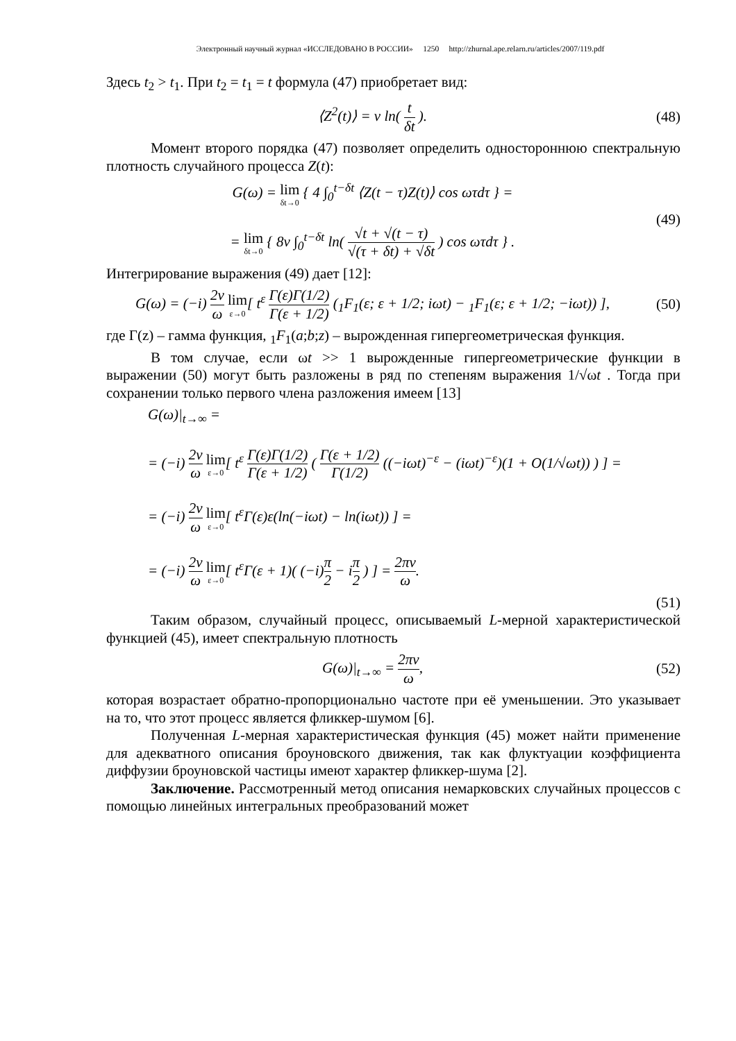Электронный научный журнал «ИССЛЕДОВАНО В РОССИИ» 1250 http://zhurnal.ape.relarn.ru/articles/2007/119.pdf
Здесь t<sub>2</sub> > t<sub>1</sub>. При t<sub>2</sub> = t<sub>1</sub> = t формула (47) приобретает вид:
⟨Z<sup>2</sup>(t)⟩ = ν ln( t δt ). (48)
Момент второго порядка (47) позволяет определить одностороннюю спектральную плотность случайного процесса Z(t):
G(ω) = lim δt→0 { 4 ∫<sub>0</sub><sup>t−δt</sup> ⟨Z(t − τ)Z(t)⟩ cos ωτdτ } =
= lim δt→0 { 8ν ∫<sub>0</sub><sup>t−δt</sup> ln( √t + √(t − τ) √(τ + δt) + √δt ) cos ωτdτ } .
(49)
Интегрирование выражения (49) дает [12]:
G(ω) = (−i) 2ν ω lim ε→0[ t<sup>ε</sup> Γ(ε)Γ(1/2) Γ(ε + 1/2) (<sub>1</sub>F<sub>1</sub>(ε; ε + 1/2; iωt) − <sub>1</sub>F<sub>1</sub>(ε; ε + 1/2; −iωt)) ],
(50)
где Γ(z) – гамма функция, <sub>1</sub>F<sub>1</sub>(a;b;z) – вырожденная гипергеометрическая функция.
В том случае, если ωt >> 1 вырожденные гипергеометрические функции в выражении (50) могут быть разложены в ряд по степеням выражения 1/√ωt . Тогда при сохранении только первого члена разложения имеем [13]
G(ω)|<sub>t→∞</sub> =
= (−i) 2ν ω lim ε→0[ t<sup>ε</sup> Γ(ε)Γ(1/2) Γ(ε + 1/2) ( Γ(ε + 1/2) Γ(1/2) ((−iωt)<sup>−ε</sup> − (iωt)<sup>−ε</sup>)(1 + O(1/√ωt)) ) ] =
= (−i) 2ν ω lim ε→0[ t<sup>ε</sup>Γ(ε)ε(ln(−iωt) − ln(iωt)) ] =
= (−i) 2ν ω lim ε→0[ t<sup>ε</sup>Γ(ε + 1)( (−i)π 2 − iπ 2 ) ] = 2πν ω.
(51)
Таким образом, случайный процесс, описываемый L-мерной характеристической функцией (45), имеет спектральную плотность
G(ω)|<sub>t→∞</sub> = 2πν ω, (52)
которая возрастает обратно-пропорционально частоте при её уменьшении. Это указывает на то, что этот процесс является фликкер-шумом [6].
Полученная L-мерная характеристическая функция (45) может найти применение для адекватного описания броуновского движения, так как флуктуации коэффициента диффузии броуновской частицы имеют характер фликкер-шума [2].
Заключение. Рассмотренный метод описания немарковских случайных процессов с помощью линейных интегральных преобразований может